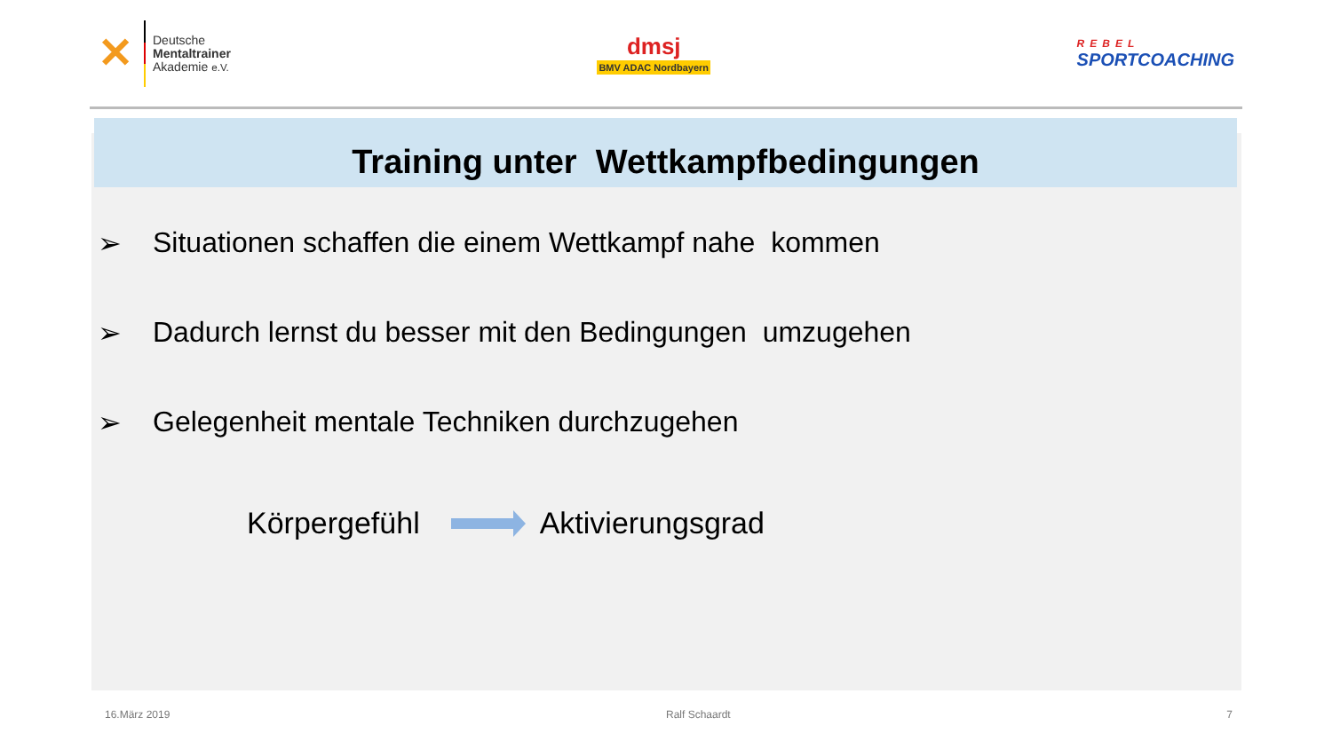✕
Deutsche
Mentaltrainer
Akademie e.V.
dmsj
BMV ADAC Nordbayern
REBEL
SPORTCOACHING
Training unter Wettkampfbedingungen
➢ Situationen schaffen die einem Wettkampf nahe kommen
➢ Dadurch lernst du besser mit den Bedingungen umzugehen
➢ Gelegenheit mentale Techniken durchzugehen
Körpergefühl Aktivierungsgrad
16.März 2019 Ralf Schaardt 7